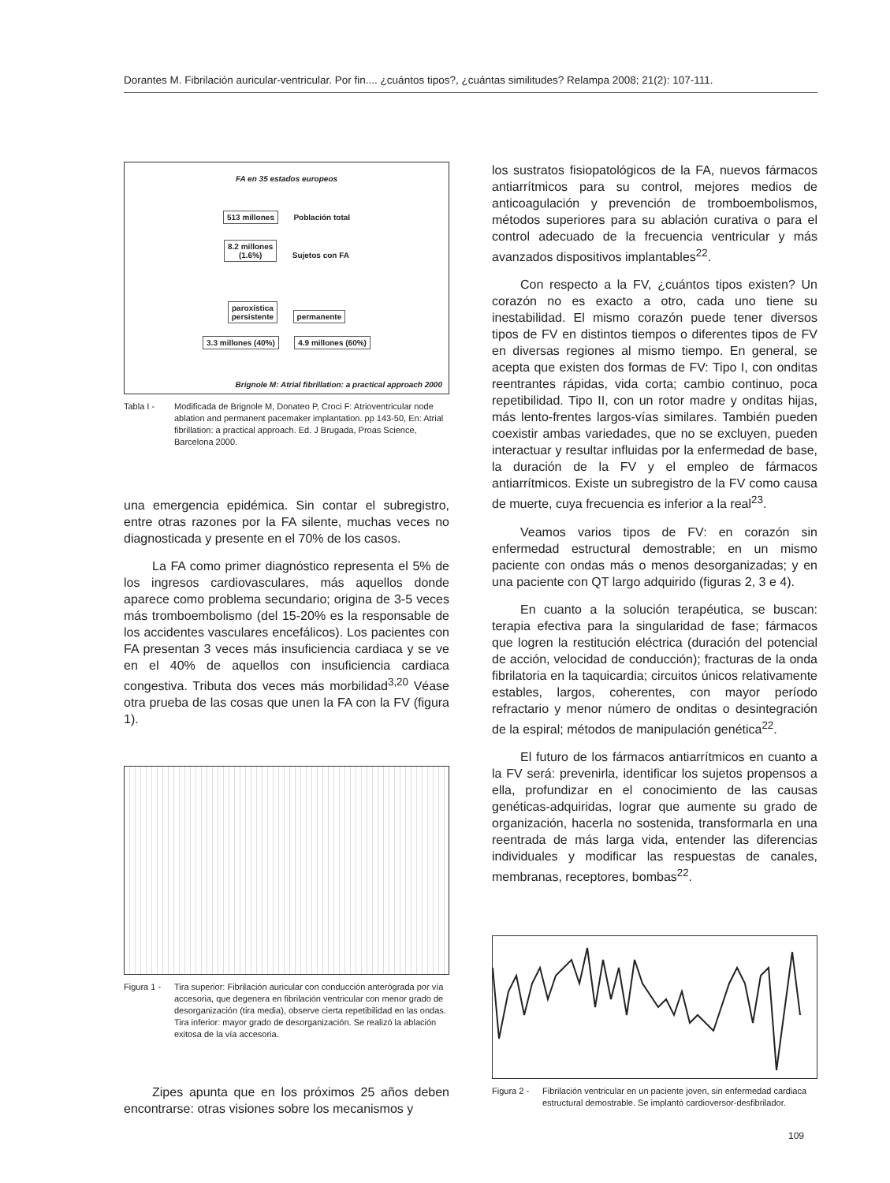Dorantes M. Fibrilación auricular-ventricular. Por fin.... ¿cuántos tipos?, ¿cuántas similitudes? Relampa 2008; 21(2): 107-111.
FA en 35 estados europeos
513 millones Población total
8.2 millones
(1.6%) Sujetos con FA
paroxística
persistente permanente
3.3 millones (40%) 4.9 millones (60%)
Brignole M: Atrial fibrillation: a practical approach 2000
Tabla I - Modificada de Brignole M, Donateo P, Croci F: Atrioventricular node ablation and permanent pacemaker implantation. pp 143-50, En: Atrial fibrillation: a practical approach. Ed. J Brugada, Proas Science, Barcelona 2000.
una emergencia epidémica. Sin contar el subregistro, entre otras razones por la FA silente, muchas veces no diagnosticada y presente en el 70% de los casos.
La FA como primer diagnóstico representa el 5% de los ingresos cardiovasculares, más aquellos donde aparece como problema secundario; origina de 3-5 veces más tromboembolismo (del 15-20% es la responsable de los accidentes vasculares encefálicos). Los pacientes con FA presentan 3 veces más insuficiencia cardiaca y se ve en el 40% de aquellos con insuficiencia cardiaca congestiva. Tributa dos veces más morbilidad<sup>3,20</sup> Véase otra prueba de las cosas que unen la FA con la FV (figura 1).
Figura 1 - Tira superior: Fibrilación auricular con conducción anterógrada por vía accesoria, que degenera en fibrilación ventricular con menor grado de desorganización (tira media), observe cierta repetibilidad en las ondas. Tira inferior: mayor grado de desorganización. Se realizó la ablación exitosa de la vía accesoria.
Zipes apunta que en los próximos 25 años deben encontrarse: otras visiones sobre los mecanismos y
los sustratos fisiopatológicos de la FA, nuevos fármacos antiarrítmicos para su control, mejores medios de anticoagulación y prevención de tromboembolismos, métodos superiores para su ablación curativa o para el control adecuado de la frecuencia ventricular y más avanzados dispositivos implantables<sup>22</sup>.
Con respecto a la FV, ¿cuántos tipos existen? Un corazón no es exacto a otro, cada uno tiene su inestabilidad. El mismo corazón puede tener diversos tipos de FV en distintos tiempos o diferentes tipos de FV en diversas regiones al mismo tiempo. En general, se acepta que existen dos formas de FV: Tipo I, con onditas reentrantes rápidas, vida corta; cambio continuo, poca repetibilidad. Tipo II, con un rotor madre y onditas hijas, más lento-frentes largos-vías similares. También pueden coexistir ambas variedades, que no se excluyen, pueden interactuar y resultar influidas por la enfermedad de base, la duración de la FV y el empleo de fármacos antiarrítmicos. Existe un subregistro de la FV como causa de muerte, cuya frecuencia es inferior a la real<sup>23</sup>.
Veamos varios tipos de FV: en corazón sin enfermedad estructural demostrable; en un mismo paciente con ondas más o menos desorganizadas; y en una paciente con QT largo adquirido (figuras 2, 3 e 4).
En cuanto a la solución terapéutica, se buscan: terapia efectiva para la singularidad de fase; fármacos que logren la restitución eléctrica (duración del potencial de acción, velocidad de conducción); fracturas de la onda fibrilatoria en la taquicardia; circuitos únicos relativamente estables, largos, coherentes, con mayor período refractario y menor número de onditas o desintegración de la espiral; métodos de manipulación genética<sup>22</sup>.
El futuro de los fármacos antiarrítmicos en cuanto a la FV será: prevenirla, identificar los sujetos propensos a ella, profundizar en el conocimiento de las causas genéticas-adquiridas, lograr que aumente su grado de organización, hacerla no sostenida, transformarla en una reentrada de más larga vida, entender las diferencias individuales y modificar las respuestas de canales, membranas, receptores, bombas<sup>22</sup>.
Figura 2 - Fibrilación ventricular en un paciente joven, sin enfermedad cardiaca estructural demostrable. Se implantó cardioversor-desfibrilador.
109